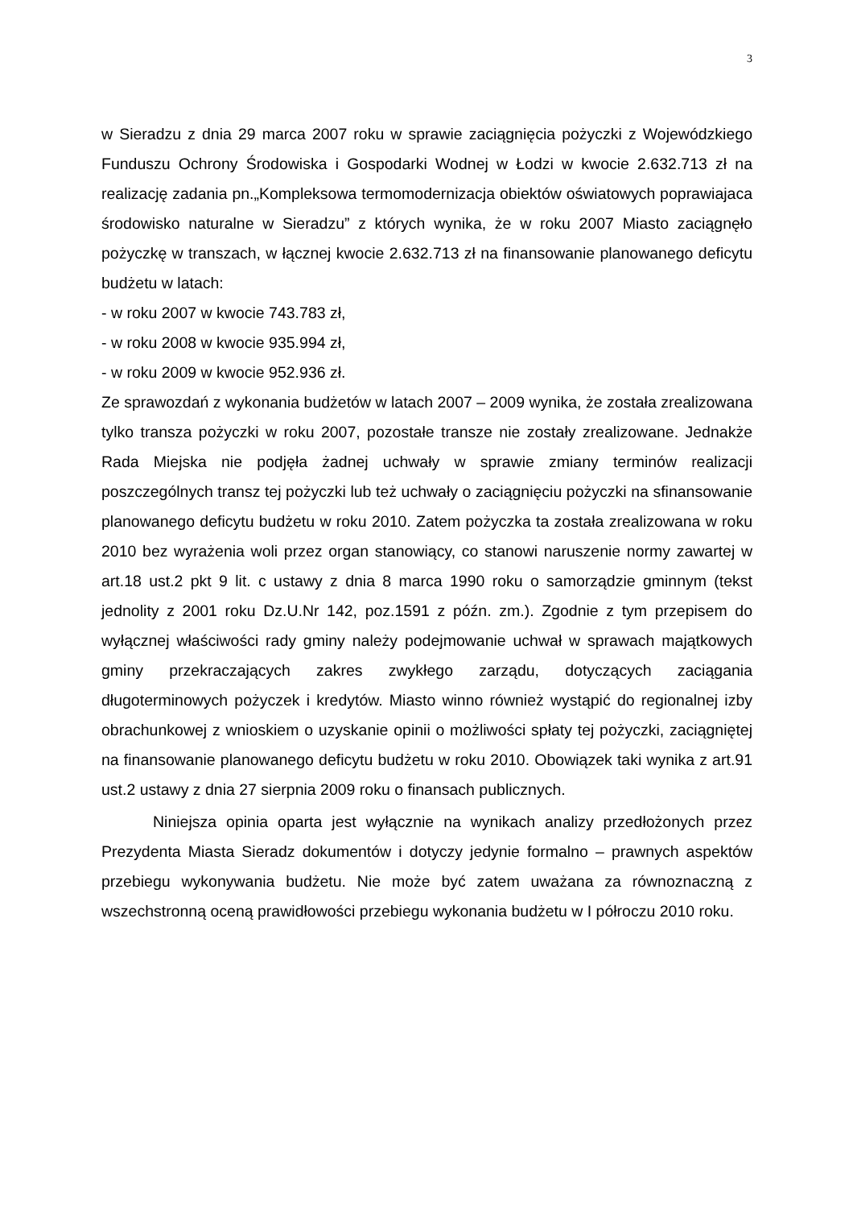3
w Sieradzu z dnia 29 marca 2007 roku w sprawie zaciągnięcia pożyczki z Wojewódzkiego Funduszu Ochrony Środowiska i Gospodarki Wodnej w Łodzi w kwocie 2.632.713 zł na realizację zadania pn.„Kompleksowa termomodernizacja obiektów oświatowych poprawiajaca środowisko naturalne w Sieradzu” z których wynika, że w roku 2007 Miasto zaciągnęło pożyczkę w transzach, w łącznej kwocie 2.632.713 zł na finansowanie planowanego deficytu budżetu w latach:
- w roku 2007 w kwocie 743.783 zł,
- w roku 2008 w kwocie 935.994 zł,
- w roku 2009 w kwocie 952.936 zł.
Ze sprawozdań z wykonania budżetów w latach 2007 – 2009 wynika, że została zrealizowana tylko transza pożyczki w roku 2007, pozostałe transze nie zostały zrealizowane. Jednakże Rada Miejska nie podjęła żadnej uchwały w sprawie zmiany terminów realizacji poszczególnych transz tej pożyczki lub też uchwały o zaciągnięciu pożyczki na sfinansowanie planowanego deficytu budżetu w roku 2010. Zatem pożyczka ta została zrealizowana w roku 2010 bez wyrażenia woli przez organ stanowiący, co stanowi naruszenie normy zawartej w art.18 ust.2 pkt 9 lit. c ustawy z dnia 8 marca 1990 roku o samorządzie gminnym (tekst jednolity z 2001 roku Dz.U.Nr 142, poz.1591 z późn. zm.). Zgodnie z tym przepisem do wyłącznej właściwości rady gminy należy podejmowanie uchwał w sprawach majątkowych gminy przekraczających zakres zwykłego zarządu, dotyczących zaciągania długoterminowych pożyczek i kredytów. Miasto winno również wystąpić do regionalnej izby obrachunkowej z wnioskiem o uzyskanie opinii o możliwości spłaty tej pożyczki, zaciągniętej na finansowanie planowanego deficytu budżetu w roku 2010. Obowiązek taki wynika z art.91 ust.2 ustawy z dnia 27 sierpnia 2009 roku o finansach publicznych.
Niniejsza opinia oparta jest wyłącznie na wynikach analizy przedłożonych przez Prezydenta Miasta Sieradz dokumentów i dotyczy jedynie formalno – prawnych aspektów przebiegu wykonywania budżetu. Nie może być zatem uważana za równoznaczną z wszechstronną oceną prawidłowości przebiegu wykonania budżetu w I półroczu 2010 roku.